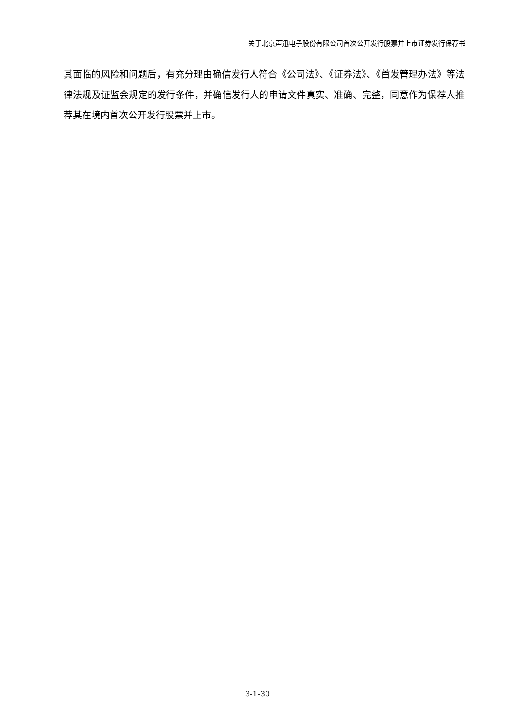关于北京声迅电子股份有限公司首次公开发行股票并上市证券发行保荐书
其面临的风险和问题后，有充分理由确信发行人符合《公司法》、《证券法》、《首发管理办法》等法律法规及证监会规定的发行条件，并确信发行人的申请文件真实、准确、完整，同意作为保荐人推荐其在境内首次公开发行股票并上市。
3-1-30